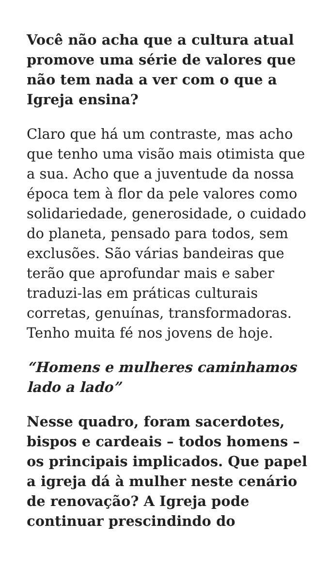Você não acha que a cultura atual promove uma série de valores que não tem nada a ver com o que a Igreja ensina?
Claro que há um contraste, mas acho que tenho uma visão mais otimista que a sua. Acho que a juventude da nossa época tem à flor da pele valores como solidariedade, generosidade, o cuidado do planeta, pensado para todos, sem exclusões. São várias bandeiras que terão que aprofundar mais e saber traduzi-las em práticas culturais corretas, genuínas, transformadoras. Tenho muita fé nos jovens de hoje.
“Homens e mulheres caminhamos lado a lado”
Nesse quadro, foram sacerdotes, bispos e cardeais – todos homens – os principais implicados. Que papel a igreja dá à mulher neste cenário de renovação? A Igreja pode continuar prescindindo do